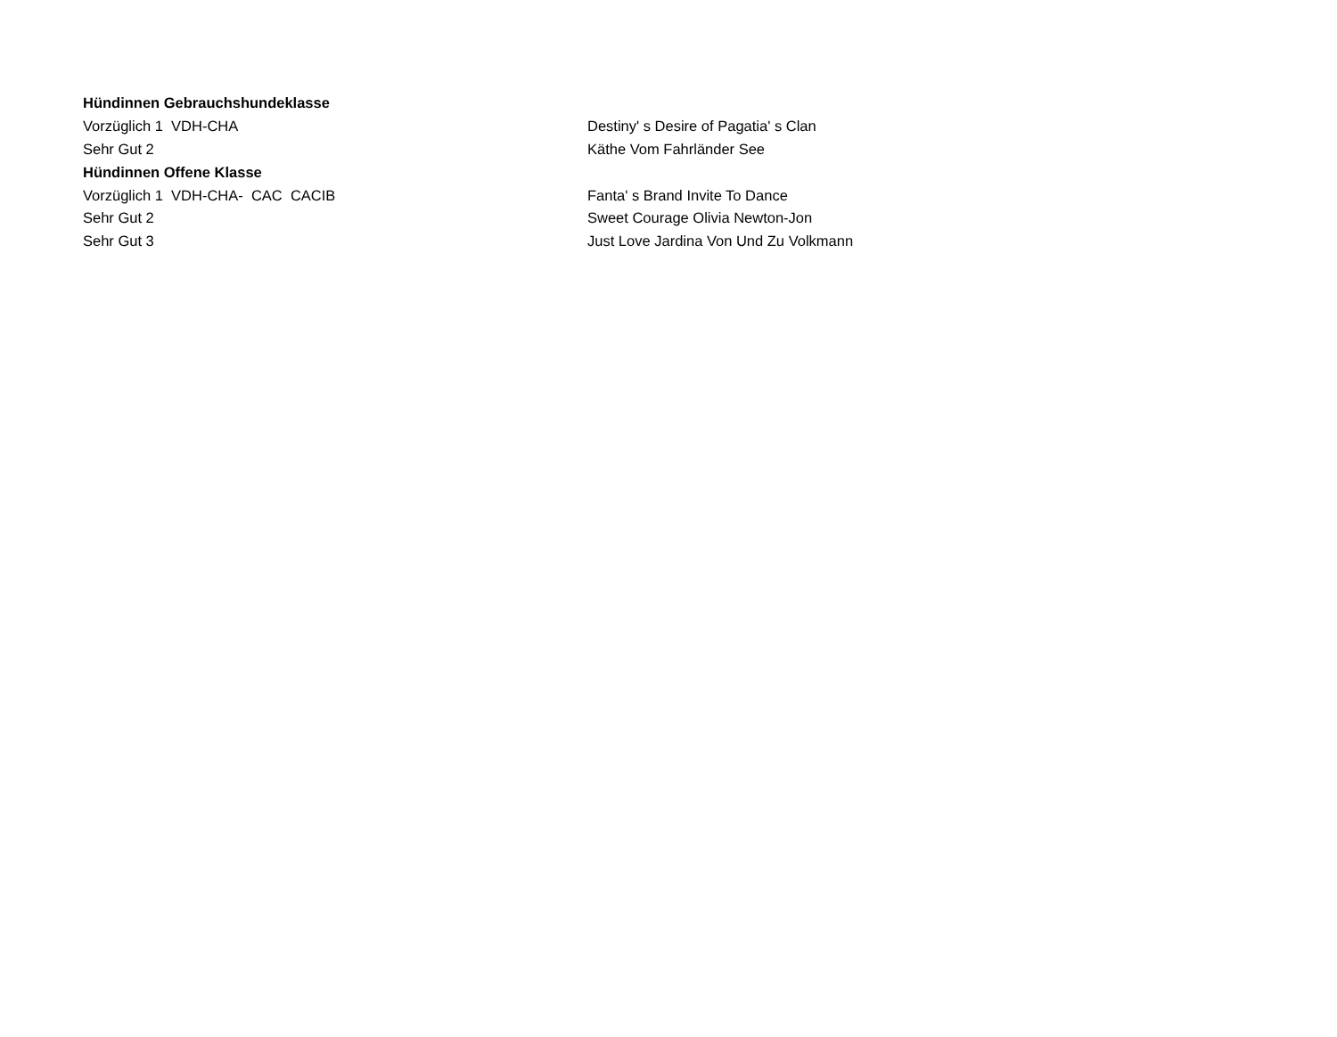| Hündinnen Gebrauchshundeklasse | |
| Vorzüglich 1 VDH-CHA | Destiny' s Desire of Pagatia' s Clan |
| Sehr Gut 2 | Käthe Vom Fahrländer See |
| Hündinnen Offene Klasse | |
| Vorzüglich 1 VDH-CHA- CAC CACIB | Fanta' s Brand Invite To Dance |
| Sehr Gut 2 | Sweet Courage Olivia Newton-Jon |
| Sehr Gut 3 | Just Love Jardina Von Und Zu Volkmann |